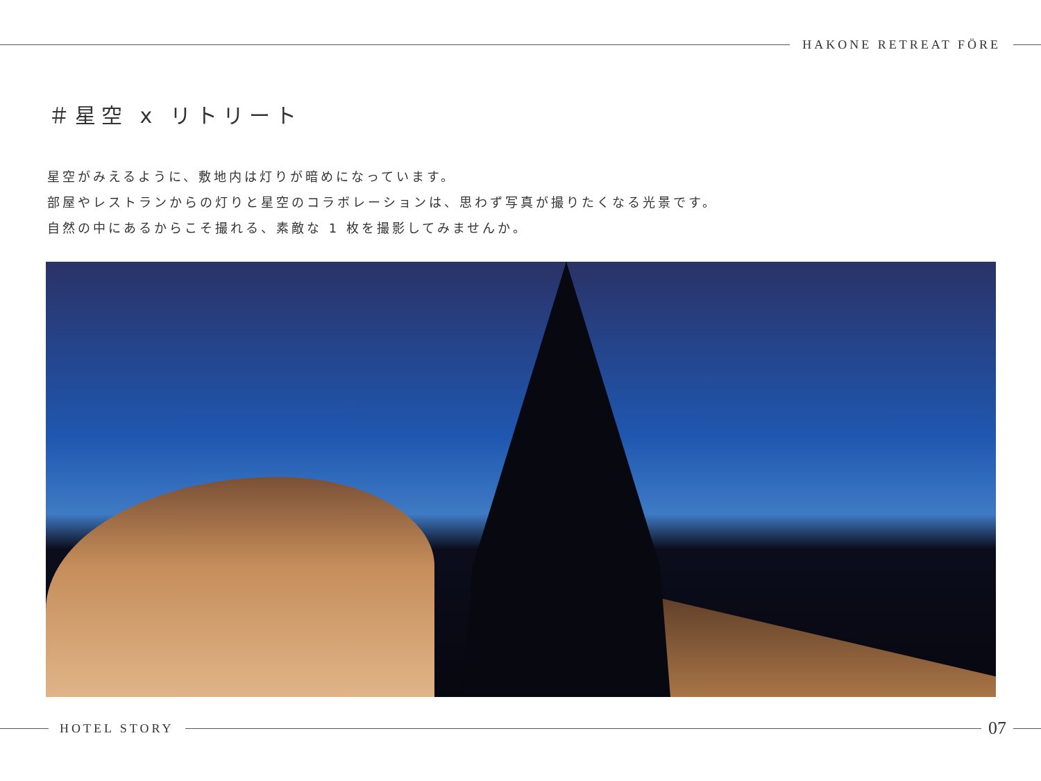HAKONE RETREAT FÖRE
＃星空 x リトリート
星空がみえるように、敷地内は灯りが暗めになっています。
部屋やレストランからの灯りと星空のコラボレーションは、思わず写真が撮りたくなる光景です。
自然の中にあるからこそ撮れる、素敵な 1 枚を撮影してみませんか。
HOTEL STORY
07